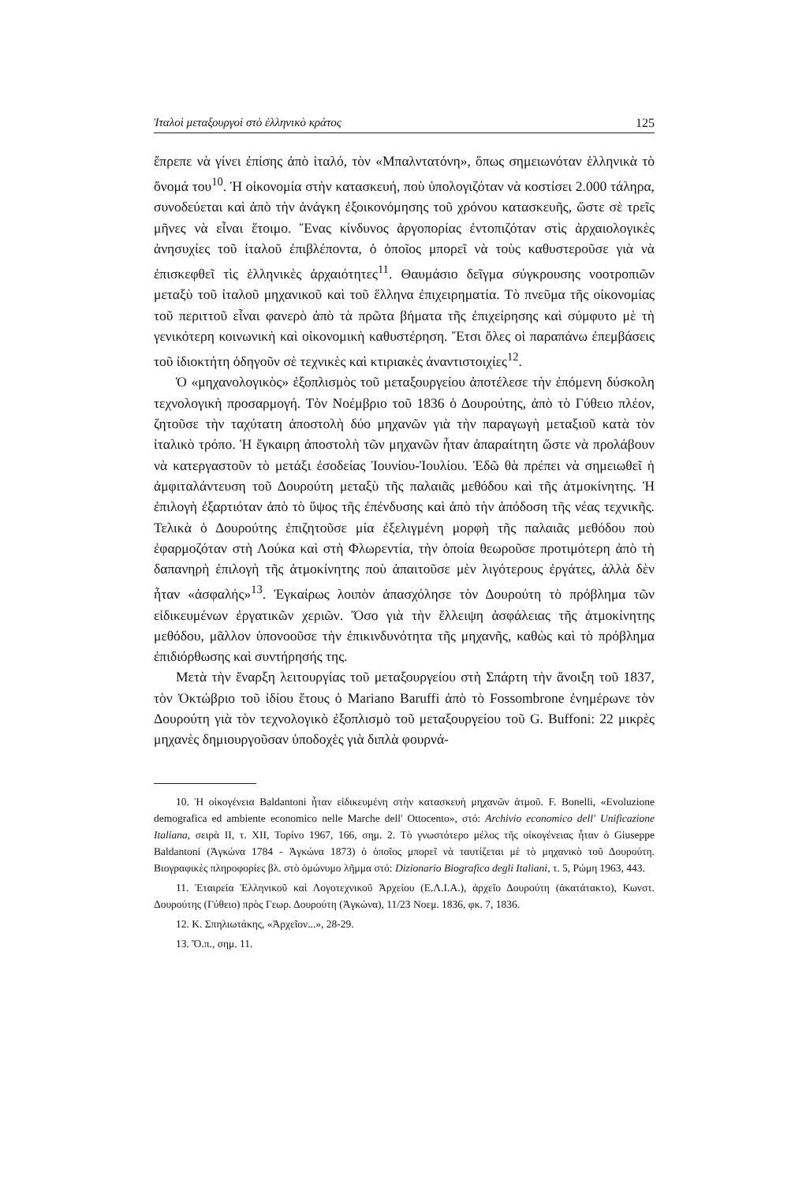Ἰταλοὶ μεταξουργοὶ στὸ ἑλληνικὸ κράτος 125
ἔπρεπε νὰ γίνει ἐπίσης ἀπὸ ἰταλό, τὸν «Μπαλντατόνη», ὅπως σημειωνόταν ἑλληνικὰ τὸ ὄνομά του<sup>10</sup>. Ἡ οἰκονομία στὴν κατασκευή, ποὺ ὑπολογιζόταν νὰ κοστίσει 2.000 τάληρα, συνοδεύεται καὶ ἀπὸ τὴν ἀνάγκη ἐξοικονόμησης τοῦ χρόνου κατασκευῆς, ὥστε σὲ τρεῖς μῆνες νὰ εἶναι ἕτοιμο. Ἕνας κίνδυνος ἀργοπορίας ἐντοπιζόταν στὶς ἀρχαιολογικὲς ἀνησυχίες τοῦ ἰταλοῦ ἐπιβλέποντα, ὁ ὁποῖος μπορεῖ νὰ τοὺς καθυστεροῦσε γιὰ νὰ ἐπισκεφθεῖ τὶς ἑλληνικὲς ἀρχαιότητες<sup>11</sup>. Θαυμάσιο δεῖγμα σύγκρουσης νοοτροπιῶν μεταξὺ τοῦ ἰταλοῦ μηχανικοῦ καὶ τοῦ ἕλληνα ἐπιχειρηματία. Τὸ πνεῦμα τῆς οἰκονομίας τοῦ περιττοῦ εἶναι φανερὸ ἀπὸ τὰ πρῶτα βήματα τῆς ἐπιχείρησης καὶ σύμφυτο μὲ τὴ γενικότερη κοινωνικὴ καὶ οἰκονομικὴ καθυστέρηση. Ἔτσι ὅλες οἱ παραπάνω ἐπεμβάσεις τοῦ ἰδιοκτήτη ὁδηγοῦν σὲ τεχνικὲς καὶ κτιριακὲς ἀναντιστοιχίες<sup>12</sup>.
Ὁ «μηχανολογικὸς» ἐξοπλισμὸς τοῦ μεταξουργείου ἀποτέλεσε τὴν ἐπόμενη δύσκολη τεχνολογικὴ προσαρμογή. Τὸν Νοέμβριο τοῦ 1836 ὁ Δουρούτης, ἀπὸ τὸ Γύθειο πλέον, ζητοῦσε τὴν ταχύτατη ἀποστολὴ δύο μηχανῶν γιὰ τὴν παραγωγὴ μεταξιοῦ κατὰ τὸν ἰταλικὸ τρόπο. Ἡ ἔγκαιρη ἀποστολὴ τῶν μηχανῶν ἦταν ἀπαραίτητη ὥστε νὰ προλάβουν νὰ κατεργαστοῦν τὸ μετάξι ἐσοδείας Ἰουνίου-Ἰουλίου. Ἐδῶ θὰ πρέπει νὰ σημειωθεῖ ἡ ἀμφιταλάντευση τοῦ Δουρούτη μεταξὺ τῆς παλαιᾶς μεθόδου καὶ τῆς ἀτμοκίνητης. Ἡ ἐπιλογὴ ἐξαρτιόταν ἀπὸ τὸ ὕψος τῆς ἐπένδυσης καὶ ἀπὸ τὴν ἀπόδοση τῆς νέας τεχνικῆς. Τελικὰ ὁ Δουρούτης ἐπιζητοῦσε μία ἐξελιγμένη μορφὴ τῆς παλαιᾶς μεθόδου ποὺ ἐφαρμοζόταν στὴ Λούκα καὶ στὴ Φλωρεντία, τὴν ὁποία θεωροῦσε προτιμότερη ἀπὸ τὴ δαπανηρὴ ἐπιλογὴ τῆς ἀτμοκίνητης ποὺ ἀπαιτοῦσε μὲν λιγότερους ἐργάτες, ἀλλὰ δὲν ἦταν «ἀσφαλής»<sup>13</sup>. Ἐγκαίρως λοιπὸν ἀπασχόλησε τὸν Δουρούτη τὸ πρόβλημα τῶν εἰδικευμένων ἐργατικῶν χεριῶν. Ὅσο γιὰ τὴν ἔλλειψη ἀσφάλειας τῆς ἀτμοκίνητης μεθόδου, μᾶλλον ὑπονοοῦσε τὴν ἐπικινδυνότητα τῆς μηχανῆς, καθὼς καὶ τὸ πρόβλημα ἐπιδιόρθωσης καὶ συντήρησής της.
Μετὰ τὴν ἔναρξη λειτουργίας τοῦ μεταξουργείου στὴ Σπάρτη τὴν ἄνοιξη τοῦ 1837, τὸν Ὀκτώβριο τοῦ ἰδίου ἔτους ὁ Mariano Baruffi ἀπὸ τὸ Fossombrone ἐνημέρωνε τὸν Δουρούτη γιὰ τὸν τεχνολογικὸ ἐξοπλισμὸ τοῦ μεταξουργείου τοῦ G. Buffoni: 22 μικρὲς μηχανὲς δημιουργοῦσαν ὑποδοχὲς γιὰ διπλὰ φουρνά-
10. Ἡ οἰκογένεια Baldantoni ἦταν εἰδικευμένη στὴν κατασκευὴ μηχανῶν ἀτμοῦ. F. Bonelli, «Evoluzione demografica ed ambiente economico nelle Marche dell' Ottocento», στό: Archivio economico dell' Unificazione Italiana, σειρὰ II, τ. XII, Τορίνο 1967, 166, σημ. 2. Τὸ γνωστότερο μέλος τῆς οἰκογένειας ἦταν ὁ Giuseppe Baldantoni (Ἀγκώνα 1784 - Ἀγκώνα 1873) ὁ ὁποῖος μπορεῖ νὰ ταυτίζεται μὲ τὸ μηχανικὸ τοῦ Δουρούτη. Βιογραφικὲς πληροφορίες βλ. στὸ ὁμώνυμο λῆμμα στό: Dizionario Biografico degli Italiani, τ. 5, Ρώμη 1963, 443.
11. Ἑταιρεία Ἑλληνικοῦ καὶ Λογοτεχνικοῦ Ἀρχείου (Ε.Λ.Ι.Α.), ἀρχεῖο Δουρούτη (ἀκατάτακτο), Κωνστ. Δουρούτης (Γύθειο) πρὸς Γεωρ. Δουρούτη (Ἀγκώνα), 11/23 Νοεμ. 1836, φκ. 7, 1836.
12. Κ. Σπηλιωτάκης, «Ἀρχεῖον...», 28-29.
13. Ὅ.π., σημ. 11.